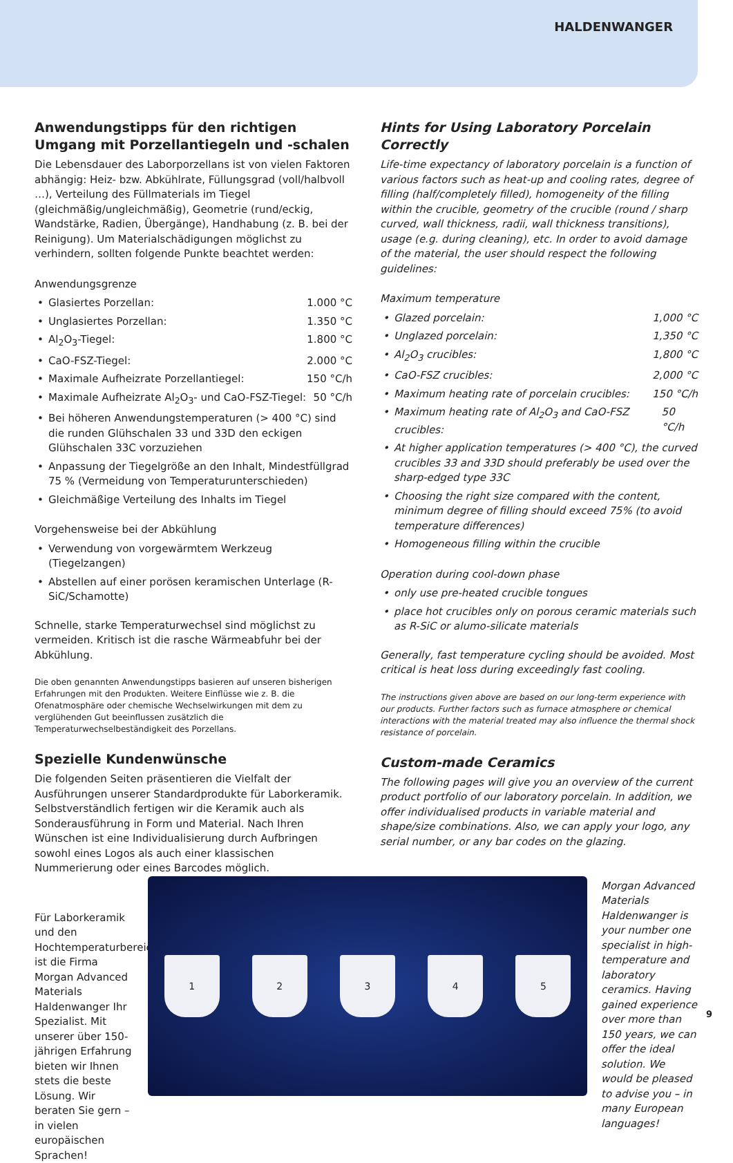HALDENWANGER
Anwendungstipps für den richtigen Umgang mit Porzellantiegeln und -schalen
Die Lebensdauer des Laborporzellans ist von vielen Faktoren abhängig: Heiz- bzw. Abkühlrate, Füllungsgrad (voll/halbvoll …), Verteilung des Füllmaterials im Tiegel (gleichmäßig/ungleichmäßig), Geometrie (rund/eckig, Wandstärke, Radien, Übergänge), Handhabung (z. B. bei der Reinigung). Um Materialschädigungen möglichst zu verhindern, sollten folgende Punkte beachtet werden:
Anwendungsgrenze
Glasiertes Porzellan: 1.000 °C
Unglasiertes Porzellan: 1.350 °C
Al<sub>2</sub>O<sub>3</sub>-Tiegel: 1.800 °C
CaO-FSZ-Tiegel: 2.000 °C
Maximale Aufheizrate Porzellantiegel: 150 °C/h
Maximale Aufheizrate Al<sub>2</sub>O<sub>3</sub>- und CaO-FSZ-Tiegel: 50 °C/h
Bei höheren Anwendungstemperaturen (> 400 °C) sind die runden Glühschalen 33 und 33D den eckigen Glühschalen 33C vorzuziehen
Anpassung der Tiegelgröße an den Inhalt, Mindestfüllgrad 75 % (Vermeidung von Temperaturunterschieden)
Gleichmäßige Verteilung des Inhalts im Tiegel
Vorgehensweise bei der Abkühlung
Verwendung von vorgewärmtem Werkzeug (Tiegelzangen)
Abstellen auf einer porösen keramischen Unterlage (R-SiC/Schamotte)
Schnelle, starke Temperaturwechsel sind möglichst zu vermeiden. Kritisch ist die rasche Wärmeabfuhr bei der Abkühlung.
Die oben genannten Anwendungstipps basieren auf unseren bisherigen Erfahrungen mit den Produkten. Weitere Einflüsse wie z. B. die Ofenatmosphäre oder chemische Wechselwirkungen mit dem zu verglühenden Gut beeinflussen zusätzlich die Temperaturwechselbeständigkeit des Porzellans.
Spezielle Kundenwünsche
Die folgenden Seiten präsentieren die Vielfalt der Ausführungen unserer Standardprodukte für Laborkeramik. Selbstverständlich fertigen wir die Keramik auch als Sonderausführung in Form und Material. Nach Ihren Wünschen ist eine Individualisierung durch Aufbringen sowohl eines Logos als auch einer klassischen Nummerierung oder eines Barcodes möglich.
Hints for Using Laboratory Porcelain Correctly
Life-time expectancy of laboratory porcelain is a function of various factors such as heat-up and cooling rates, degree of filling (half/completely filled), homogeneity of the filling within the crucible, geometry of the crucible (round / sharp curved, wall thickness, radii, wall thickness transitions), usage (e.g. during cleaning), etc. In order to avoid damage of the material, the user should respect the following guidelines:
Maximum temperature
Glazed porcelain: 1,000 °C
Unglazed porcelain: 1,350 °C
Al<sub>2</sub>O<sub>3</sub> crucibles: 1,800 °C
CaO-FSZ crucibles: 2,000 °C
Maximum heating rate of porcelain crucibles: 150 °C/h
Maximum heating rate of Al<sub>2</sub>O<sub>3</sub> and CaO-FSZ crucibles: 50 °C/h
At higher application temperatures (> 400 °C), the curved crucibles 33 and 33D should preferably be used over the sharp-edged type 33C
Choosing the right size compared with the content, minimum degree of filling should exceed 75% (to avoid temperature differences)
Homogeneous filling within the crucible
Operation during cool-down phase
only use pre-heated crucible tongues
place hot crucibles only on porous ceramic materials such as R-SiC or alumo-silicate materials
Generally, fast temperature cycling should be avoided. Most critical is heat loss during exceedingly fast cooling.
The instructions given above are based on our long-term experience with our products. Further factors such as furnace atmosphere or chemical interactions with the material treated may also influence the thermal shock resistance of porcelain.
Custom-made Ceramics
The following pages will give you an overview of the current product portfolio of our laboratory porcelain. In addition, we offer individualised products in variable material and shape/size combinations. Also, we can apply your logo, any serial number, or any bar codes on the glazing.
Für Laborkeramik und den Hochtemperaturbereich ist die Firma Morgan Advanced Materials Haldenwanger Ihr Spezialist. Mit unserer über 150-jährigen Erfahrung bieten wir Ihnen stets die beste Lösung. Wir beraten Sie gern – in vielen europäischen Sprachen!
1 2 3 4 5
Morgan Advanced Materials Haldenwanger is your number one specialist in high-temperature and laboratory ceramics. Having gained experience over more than 150 years, we can offer the ideal solution. We would be pleased to advise you – in many European languages!
9